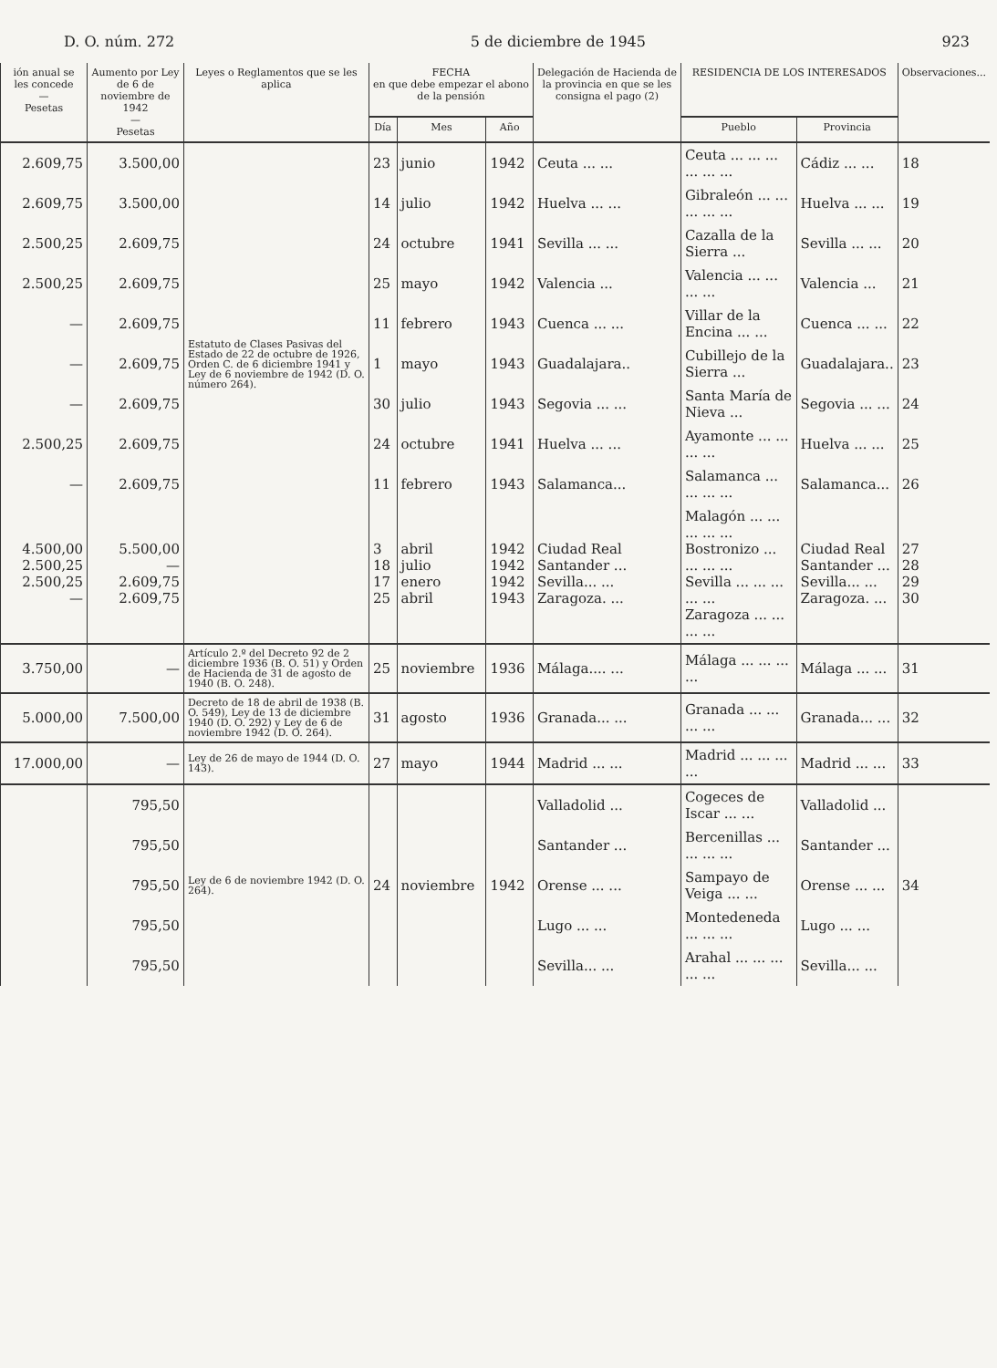D. O. núm. 272 5 de diciembre de 1945 923
| ión anual se les concede — Pesetas | Aumento por Ley de 6 de noviembre de 1942 — Pesetas | Leyes o Reglamentos que se les aplica | FECHA en que debe empezar el abono de la pensión | | | Delegación de Hacienda de la provincia en que se les consigna el pago (2) | RESIDENCIA DE LOS INTERESADOS | | Observaciones... |
| --- | --- | --- | --- | --- | --- | --- | --- | --- | --- |
| | | | Día | Mes | Año | | Pueblo | Provincia | |
| 2.609,75 | 3.500,00 | | 23 | junio | 1942 | Ceuta ... ... | Ceuta ... ... ... ... ... ... | Cádiz ... ... | 18 |
| 2.609,75 | 3.500,00 | | 14 | julio | 1942 | Huelva ... ... | Gibraleón ... ... ... ... ... | Huelva ... ... | 19 |
| 2.500,25 | 2.609,75 | | 24 | octubre | 1941 | Sevilla ... ... | Cazalla de la Sierra ... | Sevilla ... ... | 20 |
| 2.500,25 | 2.609,75 | Estatuto de Clases Pasivas del Estado de 22 de octubre de 1926, Orden C. de 6 diciembre 1941 y Ley de 6 noviembre de 1942 (D. O. número 264). | 25 | mayo | 1942 | Valencia ... | Valencia ... ... ... ... | Valencia ... | 21 |
| — | 2.609,75 | | 11 | febrero | 1943 | Cuenca ... ... | Villar de la Encina ... ... | Cuenca ... ... | 22 |
| — | 2.609,75 | | 1 | mayo | 1943 | Guadalajara.. | Cubillejo de la Sierra ... | Guadalajara.. | 23 |
| — | 2.609,75 | | 30 | julio | 1943 | Segovia ... ... | Santa María de Nieva ... | Segovia ... ... | 24 |
| 2.500,25 | 2.609,75 | | 24 | octubre | 1941 | Huelva ... ... | Ayamonte ... ... ... ... | Huelva ... ... | 25 |
| — | 2.609,75 | | 11 | febrero | 1943 | Salamanca... | Salamanca ... ... ... ... | Salamanca... | 26 |
| 4.500,00 2.500,25 2.500,25 — | 5.500,00 — 2.609,75 2.609,75 | | 3 18 17 25 | abril julio enero abril | 1942 1942 1942 1943 | Ciudad Real Santander ... Sevilla... ... Zaragoza. ... | Malagón ... ... ... ... ... Bostronizo ... ... ... ... Sevilla ... ... ... ... ... Zaragoza ... ... ... ... | Ciudad Real Santander ... Sevilla... ... Zaragoza. ... | 27 28 29 30 |
| 3.750,00 | — | Artículo 2.º del Decreto 92 de 2 diciembre 1936 (B. O. 51) y Orden de Hacienda de 31 de agosto de 1940 (B. O. 248). | 25 | noviembre | 1936 | Málaga.... ... | Málaga ... ... ... ... | Málaga ... ... | 31 |
| 5.000,00 | 7.500,00 | Decreto de 18 de abril de 1938 (B. O. 549), Ley de 13 de diciembre 1940 (D. O. 292) y Ley de 6 de noviembre 1942 (D. O. 264). | 31 | agosto | 1936 | Granada... ... | Granada ... ... ... ... | Granada... ... | 32 |
| 17.000,00 | — | Ley de 26 de mayo de 1944 (D. O. 143). | 27 | mayo | 1944 | Madrid ... ... | Madrid ... ... ... ... | Madrid ... ... | 33 |
| | 795,50 | Ley de 6 de noviembre 1942 (D. O. 264). | 24 | noviembre | 1942 | Valladolid ... | Cogeces de Iscar ... ... | Valladolid ... | 34 |
| | 795,50 | | | | | Santander ... | Bercenillas ... ... ... ... | Santander ... | |
| | 795,50 | | | | | Orense ... ... | Sampayo de Veiga ... ... | Orense ... ... | |
| | 795,50 | | | | | Lugo ... ... | Montedeneda ... ... ... | Lugo ... ... | |
| | 795,50 | | | | | Sevilla... ... | Arahal ... ... ... ... ... | Sevilla... ... | |